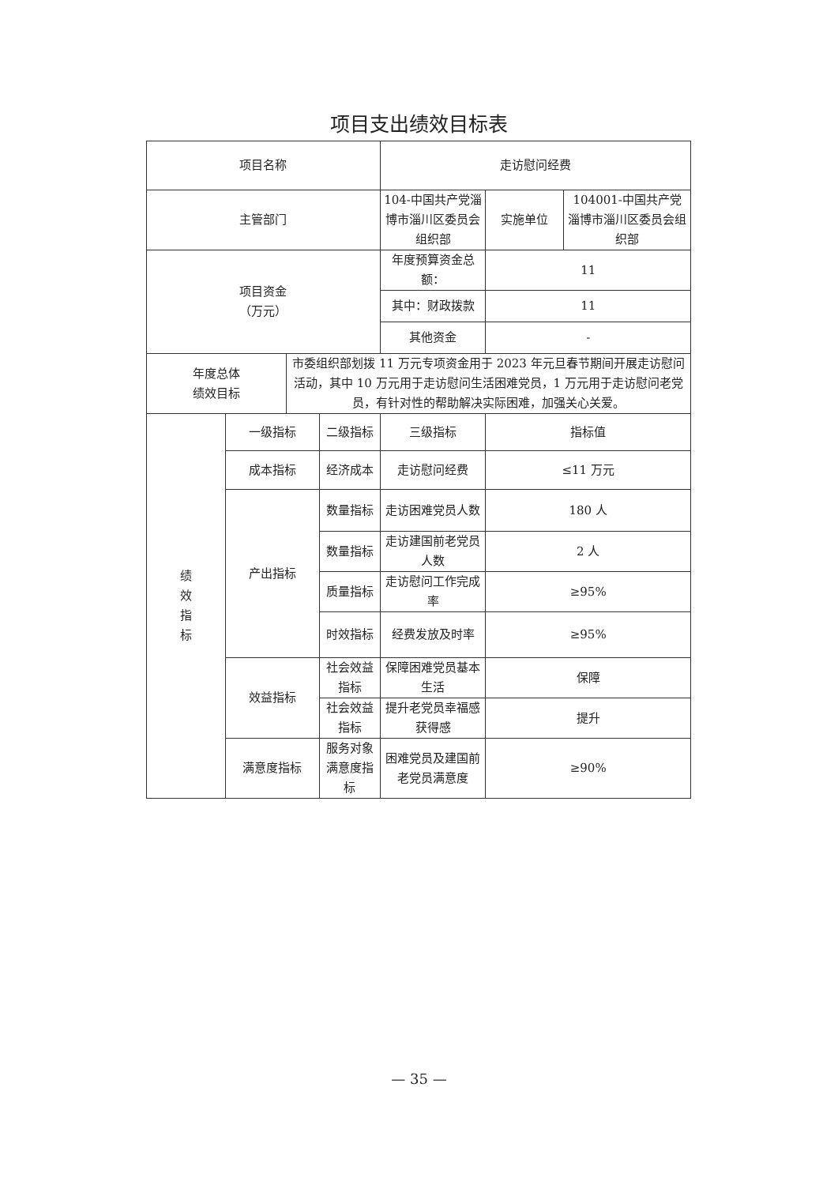项目支出绩效目标表
| 项目名称 | | | | 走访慰问经费 | | |
| 主管部门 | | | | 104-中国共产党淄博市淄川区委员会组织部 | 实施单位 | 104001-中国共产党淄博市淄川区委员会组织部 |
| 项目资金 （万元） | | | | 年度预算资金总额： | 11 | |
| | | | | 其中：财政拨款 | 11 | |
| | | | | 其他资金 | - | |
| 年度总体 绩效目标 | | 市委组织部划拨 11 万元专项资金用于 2023 年元旦春节期间开展走访慰问活动，其中 10 万元用于走访慰问生活困难党员，1 万元用于走访慰问老党员，有针对性的帮助解决实际困难，加强关心关爱。 | | | | |
| 绩 效 指 标 | 一级指标 | | 二级指标 | 三级指标 | 指标值 | |
| | 成本指标 | | 经济成本 | 走访慰问经费 | ≤11 万元 | |
| | 产出指标 | | 数量指标 | 走访困难党员人数 | 180 人 | |
| | | | 数量指标 | 走访建国前老党员人数 | 2 人 | |
| | | | 质量指标 | 走访慰问工作完成率 | ≥95% | |
| | | | 时效指标 | 经费发放及时率 | ≥95% | |
| | 效益指标 | | 社会效益指标 | 保障困难党员基本生活 | 保障 | |
| | | | 社会效益指标 | 提升老党员幸福感获得感 | 提升 | |
| | 满意度指标 | | 服务对象满意度指标 | 困难党员及建国前老党员满意度 | ≥90% | |
— 35 —